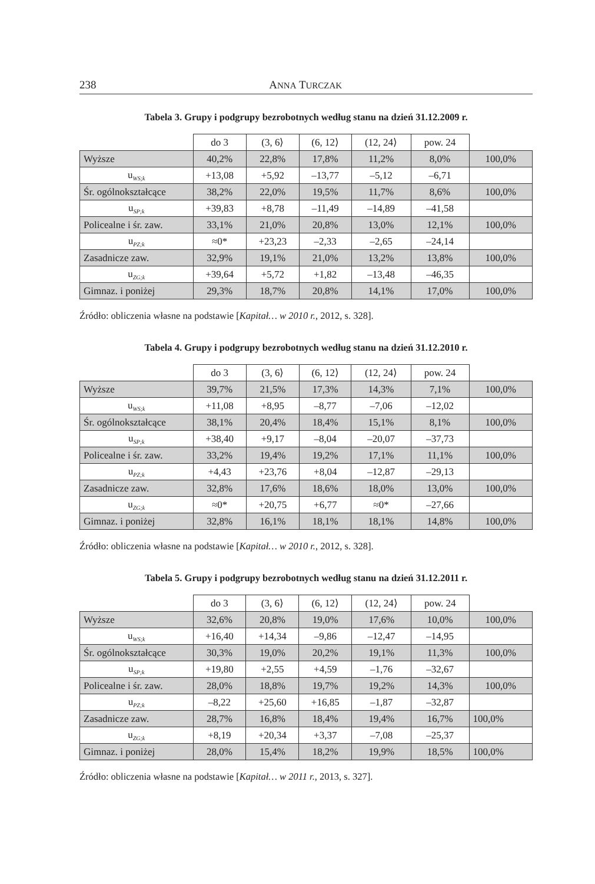238 ANNA TURCZAK
Tabela 3. Grupy i podgrupy bezrobotnych według stanu na dzień 31.12.2009 r.
| | do 3 | (3, 6⟩ | (6, 12⟩ | (12, 24⟩ | pow. 24 | |
| --- | --- | --- | --- | --- | --- | --- |
| Wyższe | 40,2% | 22,8% | 17,8% | 11,2% | 8,0% | 100,0% |
| u<sub>WS;k</sub> | +13,08 | +5,92 | –13,77 | –5,12 | –6,71 | |
| Śr. ogólnokształcące | 38,2% | 22,0% | 19,5% | 11,7% | 8,6% | 100,0% |
| u<sub>SP;k</sub> | +39,83 | +8,78 | –11,49 | –14,89 | –41,58 | |
| Policealne i śr. zaw. | 33,1% | 21,0% | 20,8% | 13,0% | 12,1% | 100,0% |
| u<sub>PZ;k</sub> | ≈0* | +23,23 | –2,33 | –2,65 | –24,14 | |
| Zasadnicze zaw. | 32,9% | 19,1% | 21,0% | 13,2% | 13,8% | 100,0% |
| u<sub>ZG;k</sub> | +39,64 | +5,72 | +1,82 | –13,48 | –46,35 | |
| Gimnaz. i poniżej | 29,3% | 18,7% | 20,8% | 14,1% | 17,0% | 100,0% |
Źródło: obliczenia własne na podstawie [Kapitał… w 2010 r., 2012, s. 328].
Tabela 4. Grupy i podgrupy bezrobotnych według stanu na dzień 31.12.2010 r.
| | do 3 | (3, 6⟩ | (6, 12⟩ | (12, 24⟩ | pow. 24 | |
| --- | --- | --- | --- | --- | --- | --- |
| Wyższe | 39,7% | 21,5% | 17,3% | 14,3% | 7,1% | 100,0% |
| u<sub>WS;k</sub> | +11,08 | +8,95 | –8,77 | –7,06 | –12,02 | |
| Śr. ogólnokształcące | 38,1% | 20,4% | 18,4% | 15,1% | 8,1% | 100,0% |
| u<sub>SP;k</sub> | +38,40 | +9,17 | –8,04 | –20,07 | –37,73 | |
| Policealne i śr. zaw. | 33,2% | 19,4% | 19,2% | 17,1% | 11,1% | 100,0% |
| u<sub>PZ;k</sub> | +4,43 | +23,76 | +8,04 | –12,87 | –29,13 | |
| Zasadnicze zaw. | 32,8% | 17,6% | 18,6% | 18,0% | 13,0% | 100,0% |
| u<sub>ZG;k</sub> | ≈0* | +20,75 | +6,77 | ≈0* | –27,66 | |
| Gimnaz. i poniżej | 32,8% | 16,1% | 18,1% | 18,1% | 14,8% | 100,0% |
Źródło: obliczenia własne na podstawie [Kapitał… w 2010 r., 2012, s. 328].
Tabela 5. Grupy i podgrupy bezrobotnych według stanu na dzień 31.12.2011 r.
| | do 3 | (3, 6⟩ | (6, 12⟩ | (12, 24⟩ | pow. 24 | |
| --- | --- | --- | --- | --- | --- | --- |
| Wyższe | 32,6% | 20,8% | 19,0% | 17,6% | 10,0% | 100,0% |
| u<sub>WS;k</sub> | +16,40 | +14,34 | –9,86 | –12,47 | –14,95 | |
| Śr. ogólnokształcące | 30,3% | 19,0% | 20,2% | 19,1% | 11,3% | 100,0% |
| u<sub>SP;k</sub> | +19,80 | +2,55 | +4,59 | –1,76 | –32,67 | |
| Policealne i śr. zaw. | 28,0% | 18,8% | 19,7% | 19,2% | 14,3% | 100,0% |
| u<sub>PZ;k</sub> | –8,22 | +25,60 | +16,85 | –1,87 | –32,87 | |
| Zasadnicze zaw. | 28,7% | 16,8% | 18,4% | 19,4% | 16,7% | 100,0% |
| u<sub>ZG;k</sub> | +8,19 | +20,34 | +3,37 | –7,08 | –25,37 | |
| Gimnaz. i poniżej | 28,0% | 15,4% | 18,2% | 19,9% | 18,5% | 100,0% |
Źródło: obliczenia własne na podstawie [Kapitał… w 2011 r., 2013, s. 327].